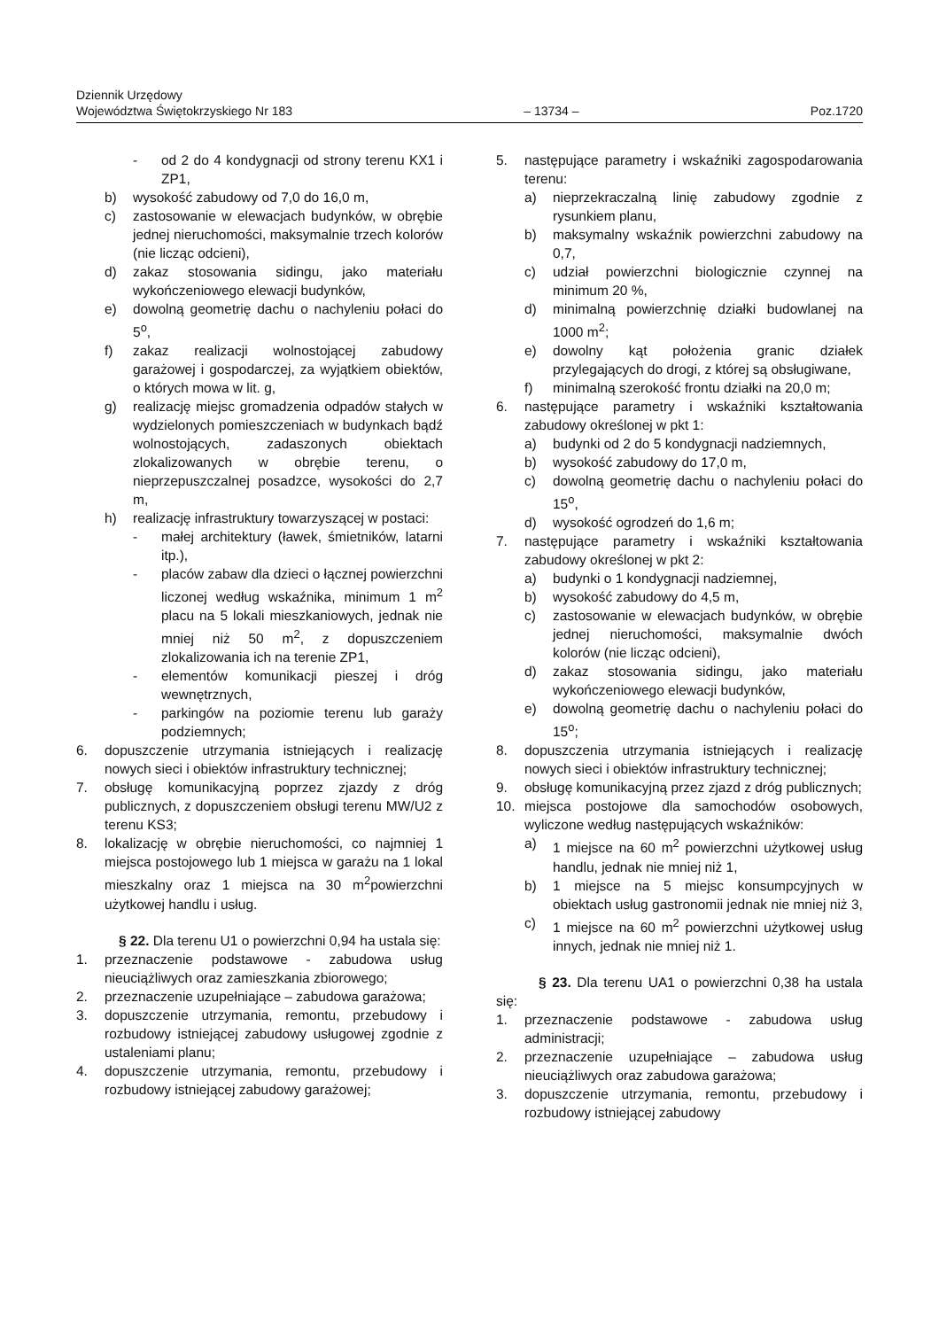Dziennik Urzędowy
Województwa Świętokrzyskiego Nr 183 – 13734 – Poz.1720
- od 2 do 4 kondygnacji od strony terenu KX1 i ZP1,
b) wysokość zabudowy od 7,0 do 16,0 m,
c) zastosowanie w elewacjach budynków, w obrębie jednej nieruchomości, maksymalnie trzech kolorów (nie licząc odcieni),
d) zakaz stosowania sidingu, jako materiału wykończeniowego elewacji budynków,
e) dowolną geometrię dachu o nachyleniu połaci do 5<sup>o</sup>,
f) zakaz realizacji wolnostojącej zabudowy garażowej i gospodarczej, za wyjątkiem obiektów, o których mowa w lit. g,
g) realizację miejsc gromadzenia odpadów stałych w wydzielonych pomieszczeniach w budynkach bądź wolnostojących, zadaszonych obiektach zlokalizowanych w obrębie terenu, o nieprzepuszczalnej posadzce, wysokości do 2,7 m,
h) realizację infrastruktury towarzyszącej w postaci:
- małej architektury (ławek, śmietników, latarni itp.),
- placów zabaw dla dzieci o łącznej powierzchni liczonej według wskaźnika, minimum 1 m<sup>2</sup> placu na 5 lokali mieszkaniowych, jednak nie mniej niż 50 m<sup>2</sup>, z dopuszczeniem zlokalizowania ich na terenie ZP1,
- elementów komunikacji pieszej i dróg wewnętrznych,
- parkingów na poziomie terenu lub garaży podziemnych;
6. dopuszczenie utrzymania istniejących i realizację nowych sieci i obiektów infrastruktury technicznej;
7. obsługę komunikacyjną poprzez zjazdy z dróg publicznych, z dopuszczeniem obsługi terenu MW/U2 z terenu KS3;
8. lokalizację w obrębie nieruchomości, co najmniej 1 miejsca postojowego lub 1 miejsca w garażu na 1 lokal mieszkalny oraz 1 miejsca na 30 m<sup>2</sup>powierzchni użytkowej handlu i usług.
§ 22. Dla terenu U1 o powierzchni 0,94 ha ustala się:
1. przeznaczenie podstawowe - zabudowa usług nieuciążliwych oraz zamieszkania zbiorowego;
2. przeznaczenie uzupełniające – zabudowa garażowa;
3. dopuszczenie utrzymania, remontu, przebudowy i rozbudowy istniejącej zabudowy usługowej zgodnie z ustaleniami planu;
4. dopuszczenie utrzymania, remontu, przebudowy i rozbudowy istniejącej zabudowy garażowej;
5. następujące parametry i wskaźniki zagospodarowania terenu:
a) nieprzekraczalną linię zabudowy zgodnie z rysunkiem planu,
b) maksymalny wskaźnik powierzchni zabudowy na 0,7,
c) udział powierzchni biologicznie czynnej na minimum 20 %,
d) minimalną powierzchnię działki budowlanej na 1000 m<sup>2</sup>;
e) dowolny kąt położenia granic działek przylegających do drogi, z której są obsługiwane,
f) minimalną szerokość frontu działki na 20,0 m;
6. następujące parametry i wskaźniki kształtowania zabudowy określonej w pkt 1:
a) budynki od 2 do 5 kondygnacji nadziemnych,
b) wysokość zabudowy do 17,0 m,
c) dowolną geometrię dachu o nachyleniu połaci do 15<sup>o</sup>,
d) wysokość ogrodzeń do 1,6 m;
7. następujące parametry i wskaźniki kształtowania zabudowy określonej w pkt 2:
a) budynki o 1 kondygnacji nadziemnej,
b) wysokość zabudowy do 4,5 m,
c) zastosowanie w elewacjach budynków, w obrębie jednej nieruchomości, maksymalnie dwóch kolorów (nie licząc odcieni),
d) zakaz stosowania sidingu, jako materiału wykończeniowego elewacji budynków,
e) dowolną geometrię dachu o nachyleniu połaci do 15<sup>o</sup>;
8. dopuszczenia utrzymania istniejących i realizację nowych sieci i obiektów infrastruktury technicznej;
9. obsługę komunikacyjną przez zjazd z dróg publicznych;
10. miejsca postojowe dla samochodów osobowych, wyliczone według następujących wskaźników:
a) 1 miejsce na 60 m<sup>2</sup> powierzchni użytkowej usług handlu, jednak nie mniej niż 1,
b) 1 miejsce na 5 miejsc konsumpcyjnych w obiektach usług gastronomii jednak nie mniej niż 3,
c) 1 miejsce na 60 m<sup>2</sup> powierzchni użytkowej usług innych, jednak nie mniej niż 1.
§ 23. Dla terenu UA1 o powierzchni 0,38 ha ustala się:
1. przeznaczenie podstawowe - zabudowa usług administracji;
2. przeznaczenie uzupełniające – zabudowa usług nieuciążliwych oraz zabudowa garażowa;
3. dopuszczenie utrzymania, remontu, przebudowy i rozbudowy istniejącej zabudowy